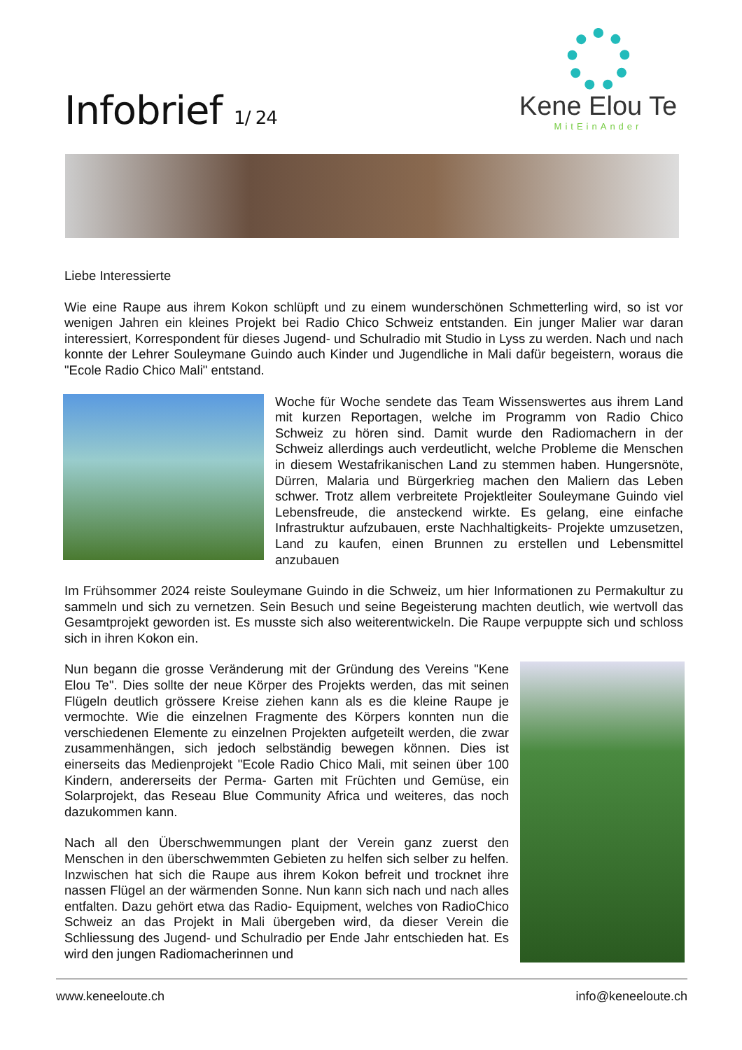Infobrief 1/ 24
Kene Elou Te
MitEinAnder
Liebe Interessierte
Wie eine Raupe aus ihrem Kokon schlüpft und zu einem wunderschönen Schmetterling wird, so ist vor wenigen Jahren ein kleines Projekt bei Radio Chico Schweiz entstanden. Ein junger Malier war daran interessiert, Korrespondent für dieses Jugend- und Schulradio mit Studio in Lyss zu werden. Nach und nach konnte der Lehrer Souleymane Guindo auch Kinder und Jugendliche in Mali dafür begeistern, woraus die "Ecole Radio Chico Mali" entstand.
Woche für Woche sendete das Team Wissenswertes aus ihrem Land mit kurzen Reportagen, welche im Programm von Radio Chico Schweiz zu hören sind. Damit wurde den Radiomachern in der Schweiz allerdings auch verdeutlicht, welche Probleme die Menschen in diesem Westafrikanischen Land zu stemmen haben. Hungersnöte, Dürren, Malaria und Bürgerkrieg machen den Maliern das Leben schwer. Trotz allem verbreitete Projektleiter Souleymane Guindo viel Lebensfreude, die ansteckend wirkte. Es gelang, eine einfache Infrastruktur aufzubauen, erste Nachhaltigkeits- Projekte umzusetzen, Land zu kaufen, einen Brunnen zu erstellen und Lebensmittel anzubauen
Im Frühsommer 2024 reiste Souleymane Guindo in die Schweiz, um hier Informationen zu Permakultur zu sammeln und sich zu vernetzen. Sein Besuch und seine Begeisterung machten deutlich, wie wertvoll das Gesamtprojekt geworden ist. Es musste sich also weiterentwickeln. Die Raupe verpuppte sich und schloss sich in ihren Kokon ein.
Nun begann die grosse Veränderung mit der Gründung des Vereins "Kene Elou Te". Dies sollte der neue Körper des Projekts werden, das mit seinen Flügeln deutlich grössere Kreise ziehen kann als es die kleine Raupe je vermochte. Wie die einzelnen Fragmente des Körpers konnten nun die verschiedenen Elemente zu einzelnen Projekten aufgeteilt werden, die zwar zusammenhängen, sich jedoch selbständig bewegen können. Dies ist einerseits das Medienprojekt "Ecole Radio Chico Mali, mit seinen über 100 Kindern, andererseits der Perma- Garten mit Früchten und Gemüse, ein Solarprojekt, das Reseau Blue Community Africa und weiteres, das noch dazukommen kann.
Nach all den Überschwemmungen plant der Verein ganz zuerst den Menschen in den überschwemmten Gebieten zu helfen sich selber zu helfen. Inzwischen hat sich die Raupe aus ihrem Kokon befreit und trocknet ihre nassen Flügel an der wärmenden Sonne. Nun kann sich nach und nach alles entfalten. Dazu gehört etwa das Radio- Equipment, welches von RadioChico Schweiz an das Projekt in Mali übergeben wird, da dieser Verein die Schliessung des Jugend- und Schulradio per Ende Jahr entschieden hat. Es wird den jungen Radiomacherinnen und
www.keneeloute.ch info@keneeloute.ch